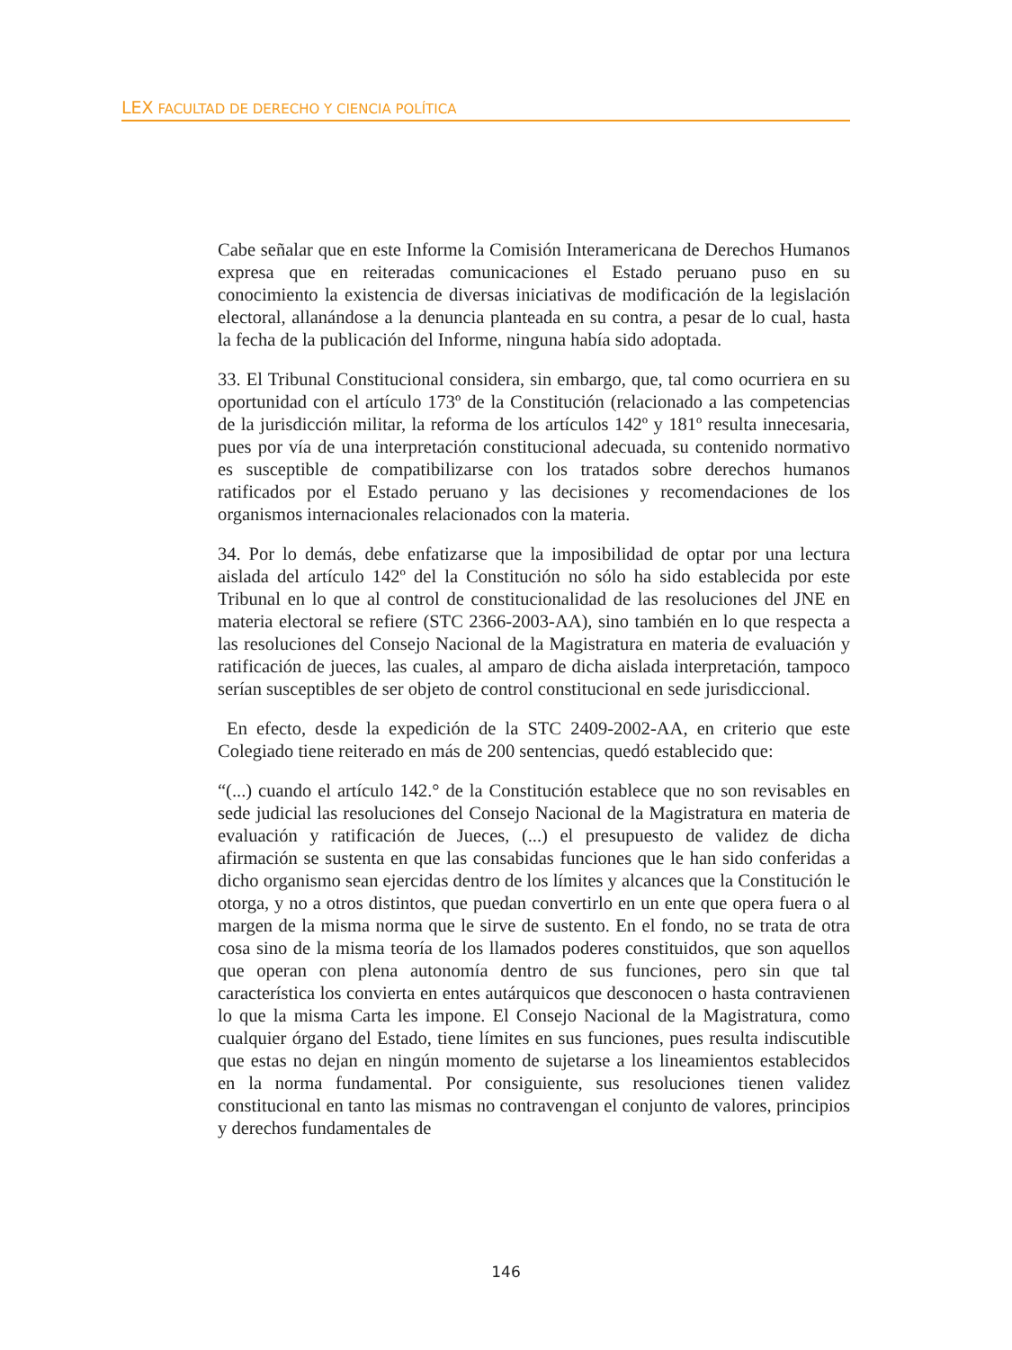LEX FACULTAD DE DERECHO Y CIENCIA POLÍTICA
Cabe señalar que en este Informe la Comisión Interamericana de Derechos Humanos expresa que en reiteradas comunicaciones el Estado peruano puso en su conocimiento la existencia de diversas iniciativas de modificación de la legislación electoral, allanándose a la denuncia planteada en su contra, a pesar de lo cual, hasta la fecha de la publicación del Informe, ninguna había sido adoptada.
33. El Tribunal Constitucional considera, sin embargo, que, tal como ocurriera en su oportunidad con el artículo 173º de la Constitución (relacionado a las competencias de la jurisdicción militar, la reforma de los artículos 142º y 181º resulta innecesaria, pues por vía de una interpretación constitucional adecuada, su contenido normativo es susceptible de compatibilizarse con los tratados sobre derechos humanos ratificados por el Estado peruano y las decisiones y recomendaciones de los organismos internacionales relacionados con la materia.
34. Por lo demás, debe enfatizarse que la imposibilidad de optar por una lectura aislada del artículo 142º del la Constitución no sólo ha sido establecida por este Tribunal en lo que al control de constitucionalidad de las resoluciones del JNE en materia electoral se refiere (STC 2366-2003-AA), sino también en lo que respecta a las resoluciones del Consejo Nacional de la Magistratura en materia de evaluación y ratificación de jueces, las cuales, al amparo de dicha aislada interpretación, tampoco serían susceptibles de ser objeto de control constitucional en sede jurisdiccional.
En efecto, desde la expedición de la STC 2409-2002-AA, en criterio que este Colegiado tiene reiterado en más de 200 sentencias, quedó establecido que:
“(...) cuando el artículo 142.° de la Constitución establece que no son revisables en sede judicial las resoluciones del Consejo Nacional de la Magistratura en materia de evaluación y ratificación de Jueces, (...) el presupuesto de validez de dicha afirmación se sustenta en que las consabidas funciones que le han sido conferidas a dicho organismo sean ejercidas dentro de los límites y alcances que la Constitución le otorga, y no a otros distintos, que puedan convertirlo en un ente que opera fuera o al margen de la misma norma que le sirve de sustento. En el fondo, no se trata de otra cosa sino de la misma teoría de los llamados poderes constituidos, que son aquellos que operan con plena autonomía dentro de sus funciones, pero sin que tal característica los convierta en entes autárquicos que desconocen o hasta contravienen lo que la misma Carta les impone. El Consejo Nacional de la Magistratura, como cualquier órgano del Estado, tiene límites en sus funciones, pues resulta indiscutible que estas no dejan en ningún momento de sujetarse a los lineamientos establecidos en la norma fundamental. Por consiguiente, sus resoluciones tienen validez constitucional en tanto las mismas no contravengan el conjunto de valores, principios y derechos fundamentales de
146